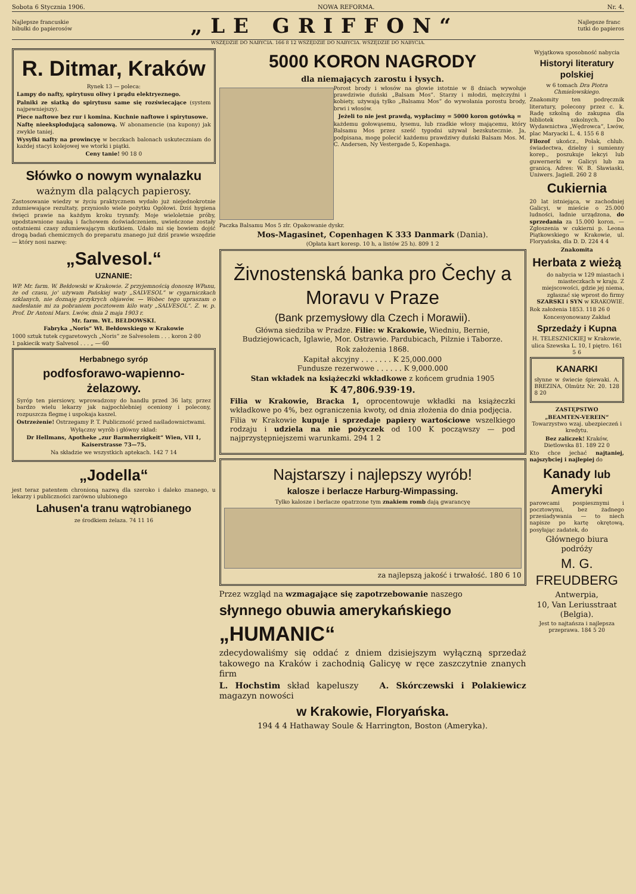Sobota 6 Stycznia 1906. NOWA REFORMA. Nr. 4.
Najlepsze francuskie
bibułki do papierosów
„LE GRIFFON“
Najlepsze franc
tutki do papieros
WSZĘDZIE DO NABYCIA. 166 8 12 WSZĘDZIE DO NABYCIA. WSZĘDZIE DO NABYCIA.
R. Ditmar, Kraków
Rynek 13 — poleca:
Lampy do nafty, spirytusu oliwy i prądu elektryeznego.
Palniki ze siatką do spirytusu same się rozświecające (system najpewniejszy).
Piece naftowe bez rur i komina. Kuchnie naftowe i spirytusowe.
Naftę nieeksplodującą salonową. W abonamencie (na kupony) jak zwykle taniej.
Wysyłki nafty na prowincyę w beczkach balonach uskuteczniam do każdej stacyi kolejowej we wtorki i piątki.
Ceny tanie! 90 18 0
Słówko o nowym wynalazku
ważnym dla palących papierosy.
Zastosowanie wiedzy w życiu praktycznem wydało już niejednokrotnie zdumiewające rezultaty, przyniosło wiele pożytku Ogółowi. Dziś hygiena święci prawie na każdym kroku trynmfy. Moje wieloletnie próby, upodstawnione nauką i fachowem doświadczeniem, uwieńczone zostały ostatniemi czasy zdumiewającym skutkiem. Udało mi się bowiem dojść drogą badań chemicznych do preparatu znanego już dziś prawie wszędzie — który nosi nazwę:
„Salvesol.“
UZNANIE:
WP. Mr. farm. W. Bełdowski w Krakowie. Z przyjemnością donoszę WPanu, że od czasu, jo' używam Pańskiej waty „SALVESOL“ w cygarniczkach szklanych, nie doznaję przykrych objawów. — Wobec tego upraszam o nadesłanie mi za pobraniem pocztowem kilo waty „SALVESOL“. Z. w. p. Prof. Dr Antoni Mars. Lwów, dnia 2 maja 1903 r.
Mr. farm. WŁ. BEŁDOWSKI.
Fabryka „Noris“ Wł. Bełdowskiego w Krakowie
1000 sztuk tutek cygaretowych „Noris“ ze Salvesolem . . . koron 2·80
1 pakiecik waty Salvesol . . . „ —·60
Herbabnego syróp
podfosforawo-wapienno-żelazowy.
Syróp ten piersiowy, wprowadzony do handlu przed 36 laty, przez bardzo wielu lekarzy jak najpochlebniej oceniony i polecony, rozpuszcza flegmę i uspokaja kaszel.
Ostrzeżenie! Ostrzegamy P. T. Publiczność przed naśladownictwami.
Wyłączny wyrób i główny skład:
Dr Hellmans, Apotheke „zur Barmherzigkeit“ Wien, VII 1, Kaiserstrasse 73—75.
Na składzie we wszystkich aptekach. 142 7 14
„Jodella“
jest teraz patentem chronioną nazwą dla szeroko i daleko znanego, u lekarzy i publiczności zarówno ulubionego
Lahusen'a tranu wątrobianego
ze środkiem żelaza. 74 11 16
5000 KORON NAGRODY
dla niemających zarostu i łysych.
Porost brody i włosów na głowie istotnie w 8 dniach wywołuje prawdziwie duński „Balsam Mos“. Starzy i młodzi, mężczyźni i kobiety, używają tylko „Balsamu Mos“ do wywołania porostu brody, brwi i włosów.
Jeżeli to nie jest prawdą, wypłacimy = 5000 koron gotówką =
każdemu gołowąsemu, łysemu, lub rzadkie włosy mającemu, który Balsamu Mos przez sześć tygodni używał bezskutecznie. Ja, podpisana, mogę polecić każdemu prawdziwy duński Balsam Mos. M. C. Andersen, Ny Vestergade 5, Kopenhaga.
Paczka Balsamu Mos 5 złr. Opakowanie dyskr.
Mos-Magasinet, Copenhagen K 333 Danmark (Dania).
(Opłata kart koresp. 10 h, a listów 25 h). 809 1 2
Živnostenská banka pro Čechy a Moravu v Praze
(Bank przemysłowy dla Czech i Morawii).
Główna siedziba w Pradze. Filie: w Krakowie, Wiedniu, Bernie, Budziejowicach, Iglawie, Mor. Ostrawie. Pardubicach, Pilznie i Taborze.
Rok założenia 1868.
Kapitał akcyjny . . . . . . . K 25,000.000
Fundusze rezerwowe . . . . . . K 9,000.000
Stan wkładek na książeczki wkładkowe z końcem grudnia 1905
K 47,806.939·19.
Filia w Krakowie, Bracka 1, oprocentowuje wkładki na książeczki wkładkowe po 4%, bez ograniczenia kwoty, od dnia złożenia do dnia podjęcia.
Filia w Krakowie kupuje i sprzedaje papiery wartościowe wszelkiego rodzaju i udziela na nie pożyczek od 100 K począwszy — pod najprzystępniejszemi warunkami. 294 1 2
Najstarszy i najlepszy wyrób!
kalosze i berlacze Harburg-Wimpassing.
Tylko kalosze i berlacze opatrzone tym znakiem romb dają gwarancyę
za najlepszą jakość i trwałość. 180 6 10
Przez wzgląd na wzmagające się zapotrzebowanie naszego
słynnego obuwia amerykańskiego
„HUMANIC“
zdecydowaliśmy się oddać z dniem dzisiejszym wyłączną sprzedaż takowego na Kraków i zachodnią Galicyę w ręce zaszczytnie znanych firm
L. Hochstim skład kapeluszy A. Skórczewski i Polakiewicz magazyn nowości
w Krakowie, Floryańska.
194 4 4 Hathaway Soule & Harrington, Boston (Ameryka).
Wyjątkowa sposobność nabycia
Historyi literatury polskiej
w 6 tomach Dra Piotra Chmielowskiego.
Znakomity ten podręcznik literatury, polecony przez c. k. Radę szkolną do zakupna dla bibliotek szkolnych. Do Wydawnictwa „Wędrowca“, Lwów, plac Maryacki L. 4. 155 6 8
Filozof ukończ., Polak, chlub. świadectwa, dzielny i sumienny korep., poszukuje lekcyi lub guwernerki w Galicyi lub za granicą. Adres: W. B. Sławiaski, Uniwers. Jagiell. 260 2 8
Cukiernia
20 lat istniejąca, w zachodniej Galicyi, w mieście o 25.000 ludności, ładnie urządzona, do sprzedania za 15.000 koron. — Zgłoszenia w cukierni p. Leona Piątkowskiego w Krakowie, ul. Floryańska, dla D. D. 224 4 4
Znakomita
Herbata z wieżą
do nabycia w 129 miastach i miasteczkach w kraju. Z miejscowości, gdzie jej niema, zgłaszać się wprost do firmy SZARSKI i SYN w KRAKOWIE.
Rok założenia 1853. 118 26 0
Koncesyonowany Zakład
Sprzedaży i Kupna
H. TELESZNICKIEJ w Krakowie, ulica Szewska L. 10, I piętro. 161 5 6
KANARKI
słynne w świecie śpiewaki. A. BREZINA, Olmütz Nr. 20. 128 8 20
ZASTĘPSTWO
„BEAMTEN-VEREIN“ Towarzystwo wzaj. ubezpieczeń i kredytu.
Bez zaliczek! Kraków, Dietlowska 81. 189 22 0
Kto chce jechać najtaniej, najszybciej i najlepiej do
Kanady lub Ameryki
parowcami pospiesznymi i pocztowymi, bez żadnego przesiadywania — to niech napisze po kartę okrętową, posyłając zadatek, do
Głównego biura podróży
M. G. FREUDBERG
Antwerpia,
10, Van Leriusstraat (Belgia).
Jest to najtańsza i najlepsza przeprawa. 184 5 20